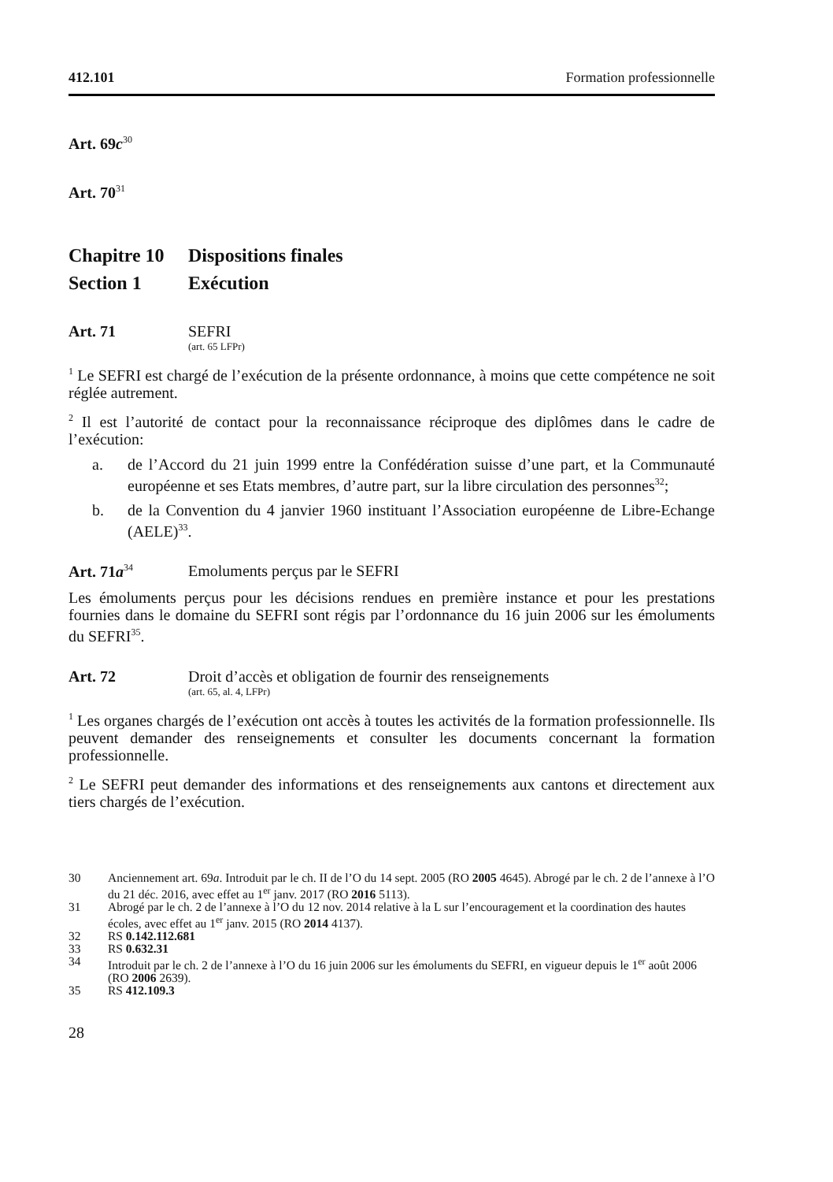412.101 Formation professionnelle
Art. 69c<sup>30</sup>
Art. 70<sup>31</sup>
Chapitre 10 Dispositions finales
Section 1 Exécution
Art. 71 SEFRI
(art. 65 LFPr)
<sup>1</sup> Le SEFRI est chargé de l’exécution de la présente ordonnance, à moins que cette compétence ne soit réglée autrement.
<sup>2</sup> Il est l’autorité de contact pour la reconnaissance réciproque des diplômes dans le cadre de l’exécution:
a. de l’Accord du 21 juin 1999 entre la Confédération suisse d’une part, et la Communauté européenne et ses Etats membres, d’autre part, sur la libre circulation des personnes<sup>32</sup>;
b. de la Convention du 4 janvier 1960 instituant l’Association européenne de Libre-Echange (AELE)<sup>33</sup>.
Art. 71a<sup>34</sup> Emoluments perçus par le SEFRI
Les émoluments perçus pour les décisions rendues en première instance et pour les prestations fournies dans le domaine du SEFRI sont régis par l’ordonnance du 16 juin 2006 sur les émoluments du SEFRI<sup>35</sup>.
Art. 72 Droit d’accès et obligation de fournir des renseignements
(art. 65, al. 4, LFPr)
<sup>1</sup> Les organes chargés de l’exécution ont accès à toutes les activités de la formation professionnelle. Ils peuvent demander des renseignements et consulter les documents concernant la formation professionnelle.
<sup>2</sup> Le SEFRI peut demander des informations et des renseignements aux cantons et directement aux tiers chargés de l’exécution.
30 Anciennement art. 69a. Introduit par le ch. II de l’O du 14 sept. 2005 (RO 2005 4645). Abrogé par le ch. 2 de l’annexe à l’O du 21 déc. 2016, avec effet au 1<sup>er</sup> janv. 2017 (RO 2016 5113).
31 Abrogé par le ch. 2 de l’annexe à l’O du 12 nov. 2014 relative à la L sur l’encouragement et la coordination des hautes écoles, avec effet au 1<sup>er</sup> janv. 2015 (RO 2014 4137).
32 RS 0.142.112.681
33 RS 0.632.31
34 Introduit par le ch. 2 de l’annexe à l’O du 16 juin 2006 sur les émoluments du SEFRI, en vigueur depuis le 1<sup>er</sup> août 2006 (RO 2006 2639).
35 RS 412.109.3
28